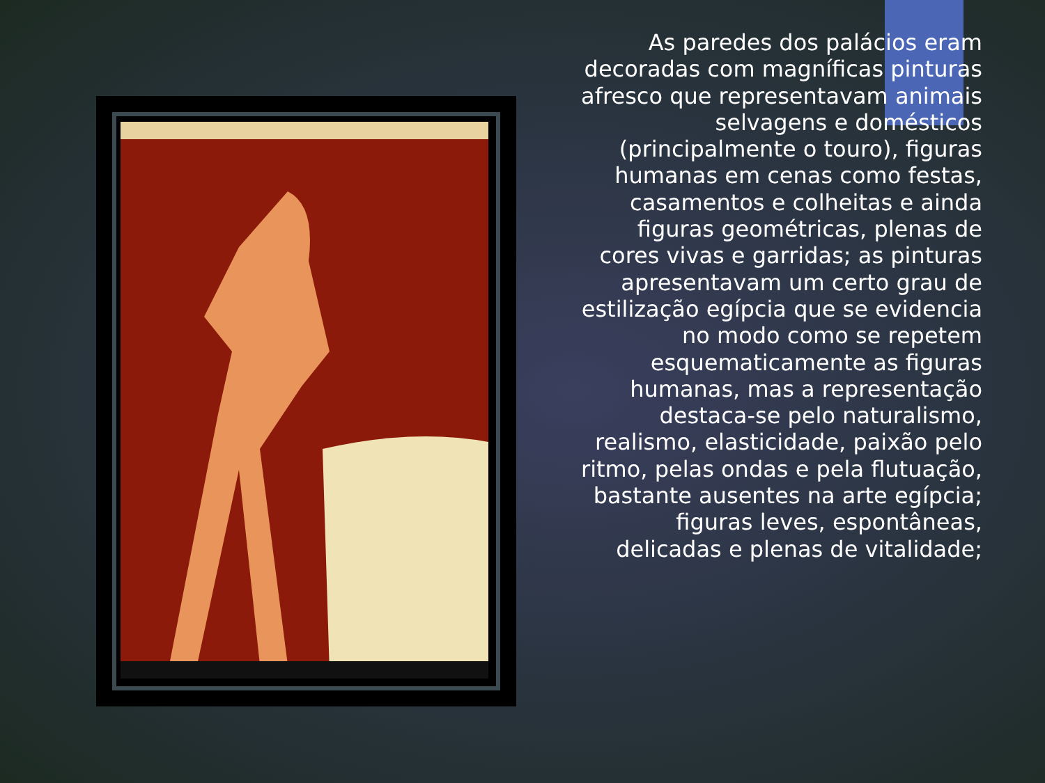As paredes dos palácios eram decoradas com magníficas pinturas afresco que representavam animais selvagens e domésticos (principalmente o touro), figuras humanas em cenas como festas, casamentos e colheitas e ainda figuras geométricas, plenas de cores vivas e garridas; as pinturas apresentavam um certo grau de estilização egípcia que se evidencia no modo como se repetem esquematicamente as figuras humanas, mas a representação destaca-se pelo naturalismo, realismo, elasticidade, paixão pelo ritmo, pelas ondas e pela flutuação, bastante ausentes na arte egípcia; figuras leves, espontâneas, delicadas e plenas de vitalidade;